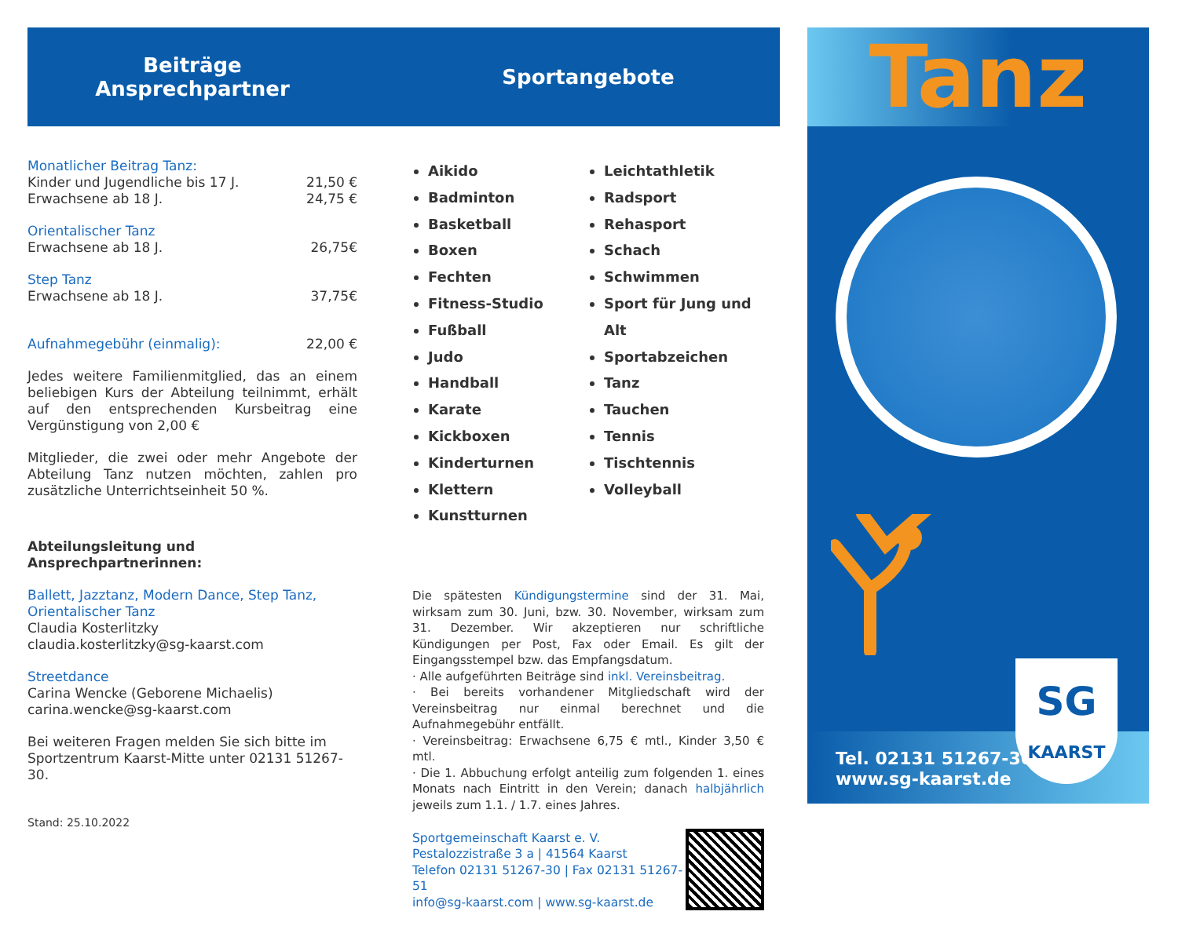Beiträge
Ansprechpartner
Monatlicher Beitrag Tanz:
Kinder und Jugendliche bis 17 J. 21,50 €
Erwachsene ab 18 J. 24,75 €
Orientalischer Tanz
Erwachsene ab 18 J. 26,75€
Step Tanz
Erwachsene ab 18 J. 37,75€
Aufnahmegebühr (einmalig): 22,00 €
Jedes weitere Familienmitglied, das an einem beliebigen Kurs der Abteilung teilnimmt, erhält auf den entsprechenden Kursbeitrag eine Vergünstigung von 2,00 €
Mitglieder, die zwei oder mehr Angebote der Abteilung Tanz nutzen möchten, zahlen pro zusätzliche Unterrichtseinheit 50 %.
Abteilungsleitung und Ansprechpartnerinnen:
Ballett, Jazztanz, Modern Dance, Step Tanz, Orientalischer Tanz
Claudia Kosterlitzky
claudia.kosterlitzky@sg-kaarst.com
Streetdance
Carina Wencke (Geborene Michaelis)
carina.wencke@sg-kaarst.com
Bei weiteren Fragen melden Sie sich bitte im Sportzentrum Kaarst-Mitte unter 02131 51267-30.
Stand: 25.10.2022
Sportangebote
Aikido
Badminton
Basketball
Boxen
Fechten
Fitness-Studio
Fußball
Judo
Handball
Karate
Kickboxen
Kinderturnen
Klettern
Kunstturnen
Leichtathletik
Radsport
Rehasport
Schach
Schwimmen
Sport für Jung und Alt
Sportabzeichen
Tanz
Tauchen
Tennis
Tischtennis
Volleyball
Die spätesten Kündigungstermine sind der 31. Mai, wirksam zum 30. Juni, bzw. 30. November, wirksam zum 31. Dezember. Wir akzeptieren nur schriftliche Kündigungen per Post, Fax oder Email. Es gilt der Eingangsstempel bzw. das Empfangsdatum.
· Alle aufgeführten Beiträge sind inkl. Vereinsbeitrag.
· Bei bereits vorhandener Mitgliedschaft wird der Vereinsbeitrag nur einmal berechnet und die Aufnahmegebühr entfällt.
· Vereinsbeitrag: Erwachsene 6,75 € mtl., Kinder 3,50 € mtl.
· Die 1. Abbuchung erfolgt anteilig zum folgenden 1. eines Monats nach Eintritt in den Verein; danach halbjährlich jeweils zum 1.1. / 1.7. eines Jahres.
Sportgemeinschaft Kaarst e. V.
Pestalozzistraße 3 a | 41564 Kaarst
Telefon 02131 51267-30 | Fax 02131 51267-51
info@sg-kaarst.com | www.sg-kaarst.de
Tanz
Tel. 02131 51267-30
www.sg-kaarst.de
SG
KAARST